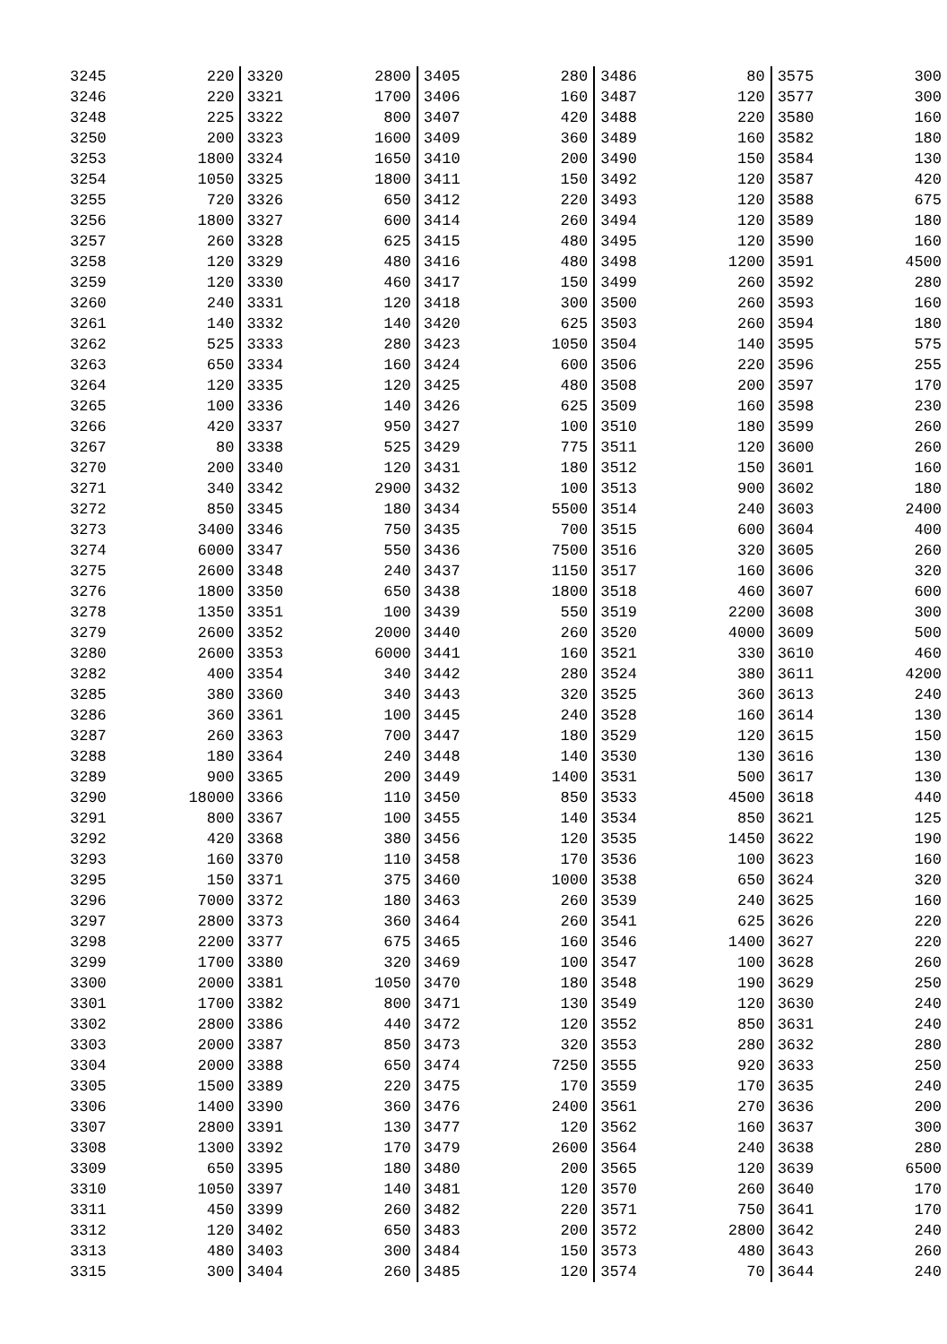| 3245 | 220 |
| 3246 | 220 |
| 3248 | 225 |
| 3250 | 200 |
| 3253 | 1800 |
| 3254 | 1050 |
| 3255 | 720 |
| 3256 | 1800 |
| 3257 | 260 |
| 3258 | 120 |
| 3259 | 120 |
| 3260 | 240 |
| 3261 | 140 |
| 3262 | 525 |
| 3263 | 650 |
| 3264 | 120 |
| 3265 | 100 |
| 3266 | 420 |
| 3267 | 80 |
| 3270 | 200 |
| 3271 | 340 |
| 3272 | 850 |
| 3273 | 3400 |
| 3274 | 6000 |
| 3275 | 2600 |
| 3276 | 1800 |
| 3278 | 1350 |
| 3279 | 2600 |
| 3280 | 2600 |
| 3282 | 400 |
| 3285 | 380 |
| 3286 | 360 |
| 3287 | 260 |
| 3288 | 180 |
| 3289 | 900 |
| 3290 | 18000 |
| 3291 | 800 |
| 3292 | 420 |
| 3293 | 160 |
| 3295 | 150 |
| 3296 | 7000 |
| 3297 | 2800 |
| 3298 | 2200 |
| 3299 | 1700 |
| 3300 | 2000 |
| 3301 | 1700 |
| 3302 | 2800 |
| 3303 | 2000 |
| 3304 | 2000 |
| 3305 | 1500 |
| 3306 | 1400 |
| 3307 | 2800 |
| 3308 | 1300 |
| 3309 | 650 |
| 3310 | 1050 |
| 3311 | 450 |
| 3312 | 120 |
| 3313 | 480 |
| 3315 | 300 |
| 3320 | 2800 |
| 3321 | 1700 |
| 3322 | 800 |
| 3323 | 1600 |
| 3324 | 1650 |
| 3325 | 1800 |
| 3326 | 650 |
| 3327 | 600 |
| 3328 | 625 |
| 3329 | 480 |
| 3330 | 460 |
| 3331 | 120 |
| 3332 | 140 |
| 3333 | 280 |
| 3334 | 160 |
| 3335 | 120 |
| 3336 | 140 |
| 3337 | 950 |
| 3338 | 525 |
| 3340 | 120 |
| 3342 | 2900 |
| 3345 | 180 |
| 3346 | 750 |
| 3347 | 550 |
| 3348 | 240 |
| 3350 | 650 |
| 3351 | 100 |
| 3352 | 2000 |
| 3353 | 6000 |
| 3354 | 340 |
| 3360 | 340 |
| 3361 | 100 |
| 3363 | 700 |
| 3364 | 240 |
| 3365 | 200 |
| 3366 | 110 |
| 3367 | 100 |
| 3368 | 380 |
| 3370 | 110 |
| 3371 | 375 |
| 3372 | 180 |
| 3373 | 360 |
| 3377 | 675 |
| 3380 | 320 |
| 3381 | 1050 |
| 3382 | 800 |
| 3386 | 440 |
| 3387 | 850 |
| 3388 | 650 |
| 3389 | 220 |
| 3390 | 360 |
| 3391 | 130 |
| 3392 | 170 |
| 3395 | 180 |
| 3397 | 140 |
| 3399 | 260 |
| 3402 | 650 |
| 3403 | 300 |
| 3404 | 260 |
| 3405 | 280 |
| 3406 | 160 |
| 3407 | 420 |
| 3409 | 360 |
| 3410 | 200 |
| 3411 | 150 |
| 3412 | 220 |
| 3414 | 260 |
| 3415 | 480 |
| 3416 | 480 |
| 3417 | 150 |
| 3418 | 300 |
| 3420 | 625 |
| 3423 | 1050 |
| 3424 | 600 |
| 3425 | 480 |
| 3426 | 625 |
| 3427 | 100 |
| 3429 | 775 |
| 3431 | 180 |
| 3432 | 100 |
| 3434 | 5500 |
| 3435 | 700 |
| 3436 | 7500 |
| 3437 | 1150 |
| 3438 | 1800 |
| 3439 | 550 |
| 3440 | 260 |
| 3441 | 160 |
| 3442 | 280 |
| 3443 | 320 |
| 3445 | 240 |
| 3447 | 180 |
| 3448 | 140 |
| 3449 | 1400 |
| 3450 | 850 |
| 3455 | 140 |
| 3456 | 120 |
| 3458 | 170 |
| 3460 | 1000 |
| 3463 | 260 |
| 3464 | 260 |
| 3465 | 160 |
| 3469 | 100 |
| 3470 | 180 |
| 3471 | 130 |
| 3472 | 120 |
| 3473 | 320 |
| 3474 | 7250 |
| 3475 | 170 |
| 3476 | 2400 |
| 3477 | 120 |
| 3479 | 2600 |
| 3480 | 200 |
| 3481 | 120 |
| 3482 | 220 |
| 3483 | 200 |
| 3484 | 150 |
| 3485 | 120 |
| 3486 | 80 |
| 3487 | 120 |
| 3488 | 220 |
| 3489 | 160 |
| 3490 | 150 |
| 3492 | 120 |
| 3493 | 120 |
| 3494 | 120 |
| 3495 | 120 |
| 3498 | 1200 |
| 3499 | 260 |
| 3500 | 260 |
| 3503 | 260 |
| 3504 | 140 |
| 3506 | 220 |
| 3508 | 200 |
| 3509 | 160 |
| 3510 | 180 |
| 3511 | 120 |
| 3512 | 150 |
| 3513 | 900 |
| 3514 | 240 |
| 3515 | 600 |
| 3516 | 320 |
| 3517 | 160 |
| 3518 | 460 |
| 3519 | 2200 |
| 3520 | 4000 |
| 3521 | 330 |
| 3524 | 380 |
| 3525 | 360 |
| 3528 | 160 |
| 3529 | 120 |
| 3530 | 130 |
| 3531 | 500 |
| 3533 | 4500 |
| 3534 | 850 |
| 3535 | 1450 |
| 3536 | 100 |
| 3538 | 650 |
| 3539 | 240 |
| 3541 | 625 |
| 3546 | 1400 |
| 3547 | 100 |
| 3548 | 190 |
| 3549 | 120 |
| 3552 | 850 |
| 3553 | 280 |
| 3555 | 920 |
| 3559 | 170 |
| 3561 | 270 |
| 3562 | 160 |
| 3564 | 240 |
| 3565 | 120 |
| 3570 | 260 |
| 3571 | 750 |
| 3572 | 2800 |
| 3573 | 480 |
| 3574 | 70 |
| 3575 | 300 |
| 3577 | 300 |
| 3580 | 160 |
| 3582 | 180 |
| 3584 | 130 |
| 3587 | 420 |
| 3588 | 675 |
| 3589 | 180 |
| 3590 | 160 |
| 3591 | 4500 |
| 3592 | 280 |
| 3593 | 160 |
| 3594 | 180 |
| 3595 | 575 |
| 3596 | 255 |
| 3597 | 170 |
| 3598 | 230 |
| 3599 | 260 |
| 3600 | 260 |
| 3601 | 160 |
| 3602 | 180 |
| 3603 | 2400 |
| 3604 | 400 |
| 3605 | 260 |
| 3606 | 320 |
| 3607 | 600 |
| 3608 | 300 |
| 3609 | 500 |
| 3610 | 460 |
| 3611 | 4200 |
| 3613 | 240 |
| 3614 | 130 |
| 3615 | 150 |
| 3616 | 130 |
| 3617 | 130 |
| 3618 | 440 |
| 3621 | 125 |
| 3622 | 190 |
| 3623 | 160 |
| 3624 | 320 |
| 3625 | 160 |
| 3626 | 220 |
| 3627 | 220 |
| 3628 | 260 |
| 3629 | 250 |
| 3630 | 240 |
| 3631 | 240 |
| 3632 | 280 |
| 3633 | 250 |
| 3635 | 240 |
| 3636 | 200 |
| 3637 | 300 |
| 3638 | 280 |
| 3639 | 6500 |
| 3640 | 170 |
| 3641 | 170 |
| 3642 | 240 |
| 3643 | 260 |
| 3644 | 240 |